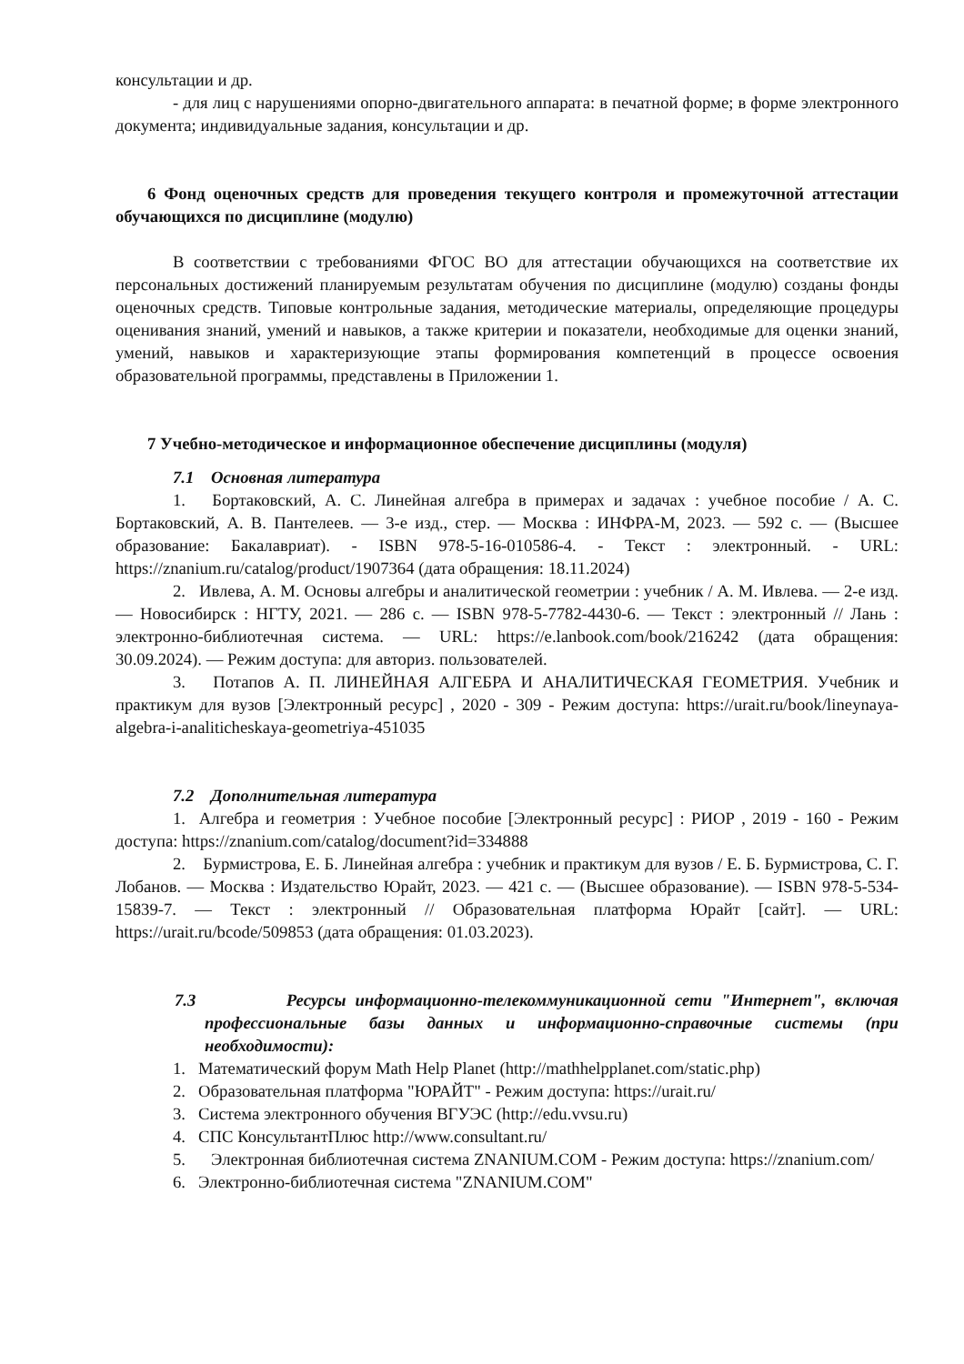консультации и др.
- для лиц с нарушениями опорно-двигательного аппарата: в печатной форме; в форме электронного документа; индивидуальные задания, консультации и др.
6 Фонд оценочных средств для проведения текущего контроля и промежуточной аттестации обучающихся по дисциплине (модулю)
В соответствии с требованиями ФГОС ВО для аттестации обучающихся на соответствие их персональных достижений планируемым результатам обучения по дисциплине (модулю) созданы фонды оценочных средств. Типовые контрольные задания, методические материалы, определяющие процедуры оценивания знаний, умений и навыков, а также критерии и показатели, необходимые для оценки знаний, умений, навыков и характеризующие этапы формирования компетенций в процессе освоения образовательной программы, представлены в Приложении 1.
7 Учебно-методическое и информационное обеспечение дисциплины (модуля)
7.1 Основная литература
1. Бортаковский, А. С. Линейная алгебра в примерах и задачах : учебное пособие / А. С. Бортаковский, А. В. Пантелеев. — 3-е изд., стер. — Москва : ИНФРА-М, 2023. — 592 с. — (Высшее образование: Бакалавриат). - ISBN 978-5-16-010586-4. - Текст : электронный. - URL: https://znanium.ru/catalog/product/1907364 (дата обращения: 18.11.2024)
2. Ивлева, А. М. Основы алгебры и аналитической геометрии : учебник / А. М. Ивлева. — 2-е изд. — Новосибирск : НГТУ, 2021. — 286 с. — ISBN 978-5-7782-4430-6. — Текст : электронный // Лань : электронно-библиотечная система. — URL: https://e.lanbook.com/book/216242 (дата обращения: 30.09.2024). — Режим доступа: для авториз. пользователей.
3. Потапов А. П. ЛИНЕЙНАЯ АЛГЕБРА И АНАЛИТИЧЕСКАЯ ГЕОМЕТРИЯ. Учебник и практикум для вузов [Электронный ресурс] , 2020 - 309 - Режим доступа: https://urait.ru/book/lineynaya-algebra-i-analiticheskaya-geometriya-451035
7.2 Дополнительная литература
1. Алгебра и геометрия : Учебное пособие [Электронный ресурс] : РИОР , 2019 - 160 - Режим доступа: https://znanium.com/catalog/document?id=334888
2. Бурмистрова, Е. Б. Линейная алгебра : учебник и практикум для вузов / Е. Б. Бурмистрова, С. Г. Лобанов. — Москва : Издательство Юрайт, 2023. — 421 с. — (Высшее образование). — ISBN 978-5-534-15839-7. — Текст : электронный // Образовательная платформа Юрайт [сайт]. — URL: https://urait.ru/bcode/509853 (дата обращения: 01.03.2023).
7.3 Ресурсы информационно-телекоммуникационной сети "Интернет", включая профессиональные базы данных и информационно-справочные системы (при необходимости):
1. Математический форум Math Help Planet (http://mathhelpplanet.com/static.php)
2. Образовательная платформа "ЮРАЙТ" - Режим доступа: https://urait.ru/
3. Система электронного обучения ВГУЭС (http://edu.vvsu.ru)
4. СПС КонсультантПлюс http://www.consultant.ru/
5. Электронная библиотечная система ZNANIUM.COM - Режим доступа: https://znanium.com/
6. Электронно-библиотечная система "ZNANIUM.COM"